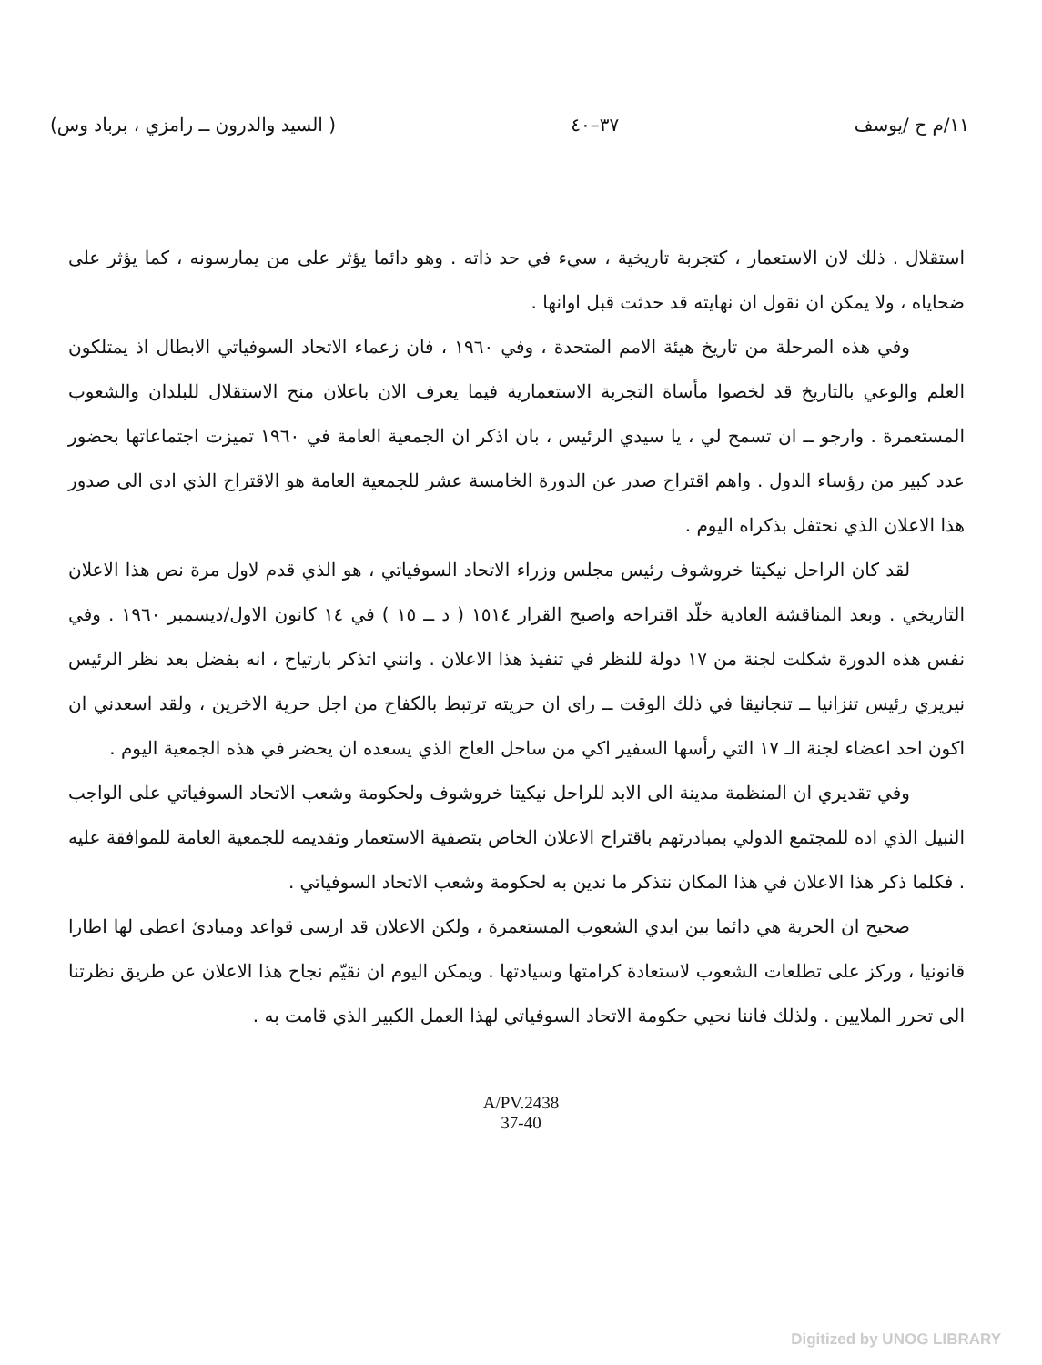١١/م ح /يوسف ٣٧–٤٠ ( السيد والدرون ــ رامزي ، برباد وس)
استقلال . ذلك لان الاستعمار ، كتجربة تاريخية ، سيء في حد ذاته . وهو دائما يؤثر على من يمارسونه ، كما يؤثر على ضحاياه ، ولا يمكن ان نقول ان نهايته قد حدثت قبل اوانها .
وفي هذه المرحلة من تاريخ هيئة الامم المتحدة ، وفي ١٩٦٠ ، فان زعماء الاتحاد السوفياتي الابطال اذ يمتلكون العلم والوعي بالتاريخ قد لخصوا مأساة التجربة الاستعمارية فيما يعرف الان باعلان منح الاستقلال للبلدان والشعوب المستعمرة . وارجو ــ ان تسمح لي ، يا سيدي الرئيس ، بان اذكر ان الجمعية العامة في ١٩٦٠ تميزت اجتماعاتها بحضور عدد كبير من رؤساء الدول . واهم اقتراح صدر عن الدورة الخامسة عشر للجمعية العامة هو الاقتراح الذي ادى الى صدور هذا الاعلان الذي نحتفل بذكراه اليوم .
لقد كان الراحل نيكيتا خروشوف رئيس مجلس وزراء الاتحاد السوفياتي ، هو الذي قدم لاول مرة نص هذا الاعلان التاريخي . وبعد المناقشة العادية خلّد اقتراحه واصبح القرار ١٥١٤ ( د ــ ١٥ ) في ١٤ كانون الاول/ديسمبر ١٩٦٠ . وفي نفس هذه الدورة شكلت لجنة من ١٧ دولة للنظر في تنفيذ هذا الاعلان . وانني اتذكر بارتياح ، انه بفضل بعد نظر الرئيس نيريري رئيس تنزانيا ــ تنجانيقا في ذلك الوقت ــ راى ان حريته ترتبط بالكفاح من اجل حرية الاخرين ، ولقد اسعدني ان اكون احد اعضاء لجنة الـ ١٧ التي رأسها السفير اكي من ساحل العاج الذي يسعده ان يحضر في هذه الجمعية اليوم .
وفي تقديري ان المنظمة مدينة الى الابد للراحل نيكيتا خروشوف ولحكومة وشعب الاتحاد السوفياتي على الواجب النبيل الذي اده للمجتمع الدولي بمبادرتهم باقتراح الاعلان الخاص بتصفية الاستعمار وتقديمه للجمعية العامة للموافقة عليه . فكلما ذكر هذا الاعلان في هذا المكان نتذكر ما ندين به لحكومة وشعب الاتحاد السوفياتي .
صحيح ان الحرية هي دائما بين ايدي الشعوب المستعمرة ، ولكن الاعلان قد ارسى قواعد ومبادئ اعطى لها اطارا قانونيا ، وركز على تطلعات الشعوب لاستعادة كرامتها وسيادتها . ويمكن اليوم ان نقيّم نجاح هذا الاعلان عن طريق نظرتنا الى تحرر الملايين . ولذلك فاننا نحيي حكومة الاتحاد السوفياتي لهذا العمل الكبير الذي قامت به .
A/PV.2438
37-40
Digitized by UNOG LIBRARY